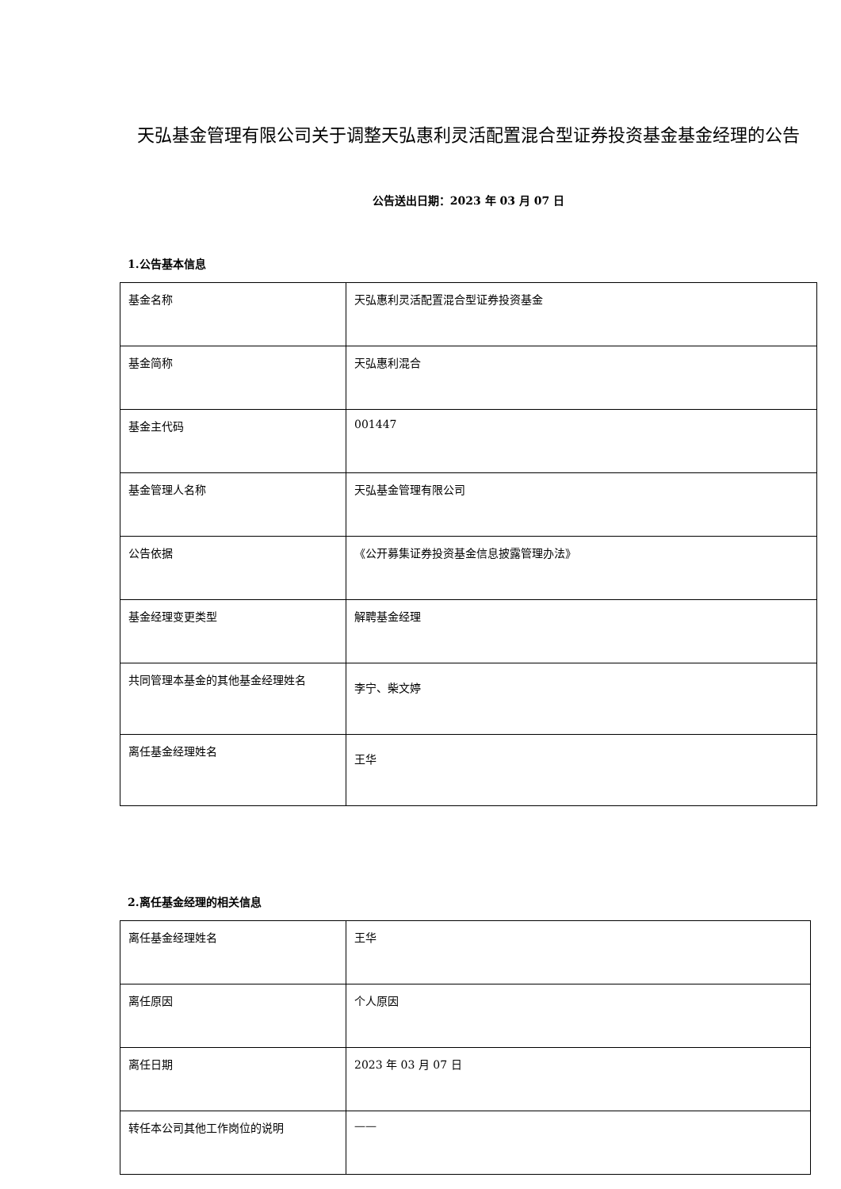天弘基金管理有限公司关于调整天弘惠利灵活配置混合型证券投资基金基金经理的公告
公告送出日期：2023 年 03 月 07 日
1.公告基本信息
| 基金名称 | 天弘惠利灵活配置混合型证券投资基金 |
| 基金简称 | 天弘惠利混合 |
| 基金主代码 | 001447 |
| 基金管理人名称 | 天弘基金管理有限公司 |
| 公告依据 | 《公开募集证券投资基金信息披露管理办法》 |
| 基金经理变更类型 | 解聘基金经理 |
| 共同管理本基金的其他基金经理姓名 | 李宁、柴文婷 |
| 离任基金经理姓名 | 王华 |
2.离任基金经理的相关信息
| 离任基金经理姓名 | 王华 |
| 离任原因 | 个人原因 |
| 离任日期 | 2023 年 03 月 07 日 |
| 转任本公司其他工作岗位的说明 | —— |